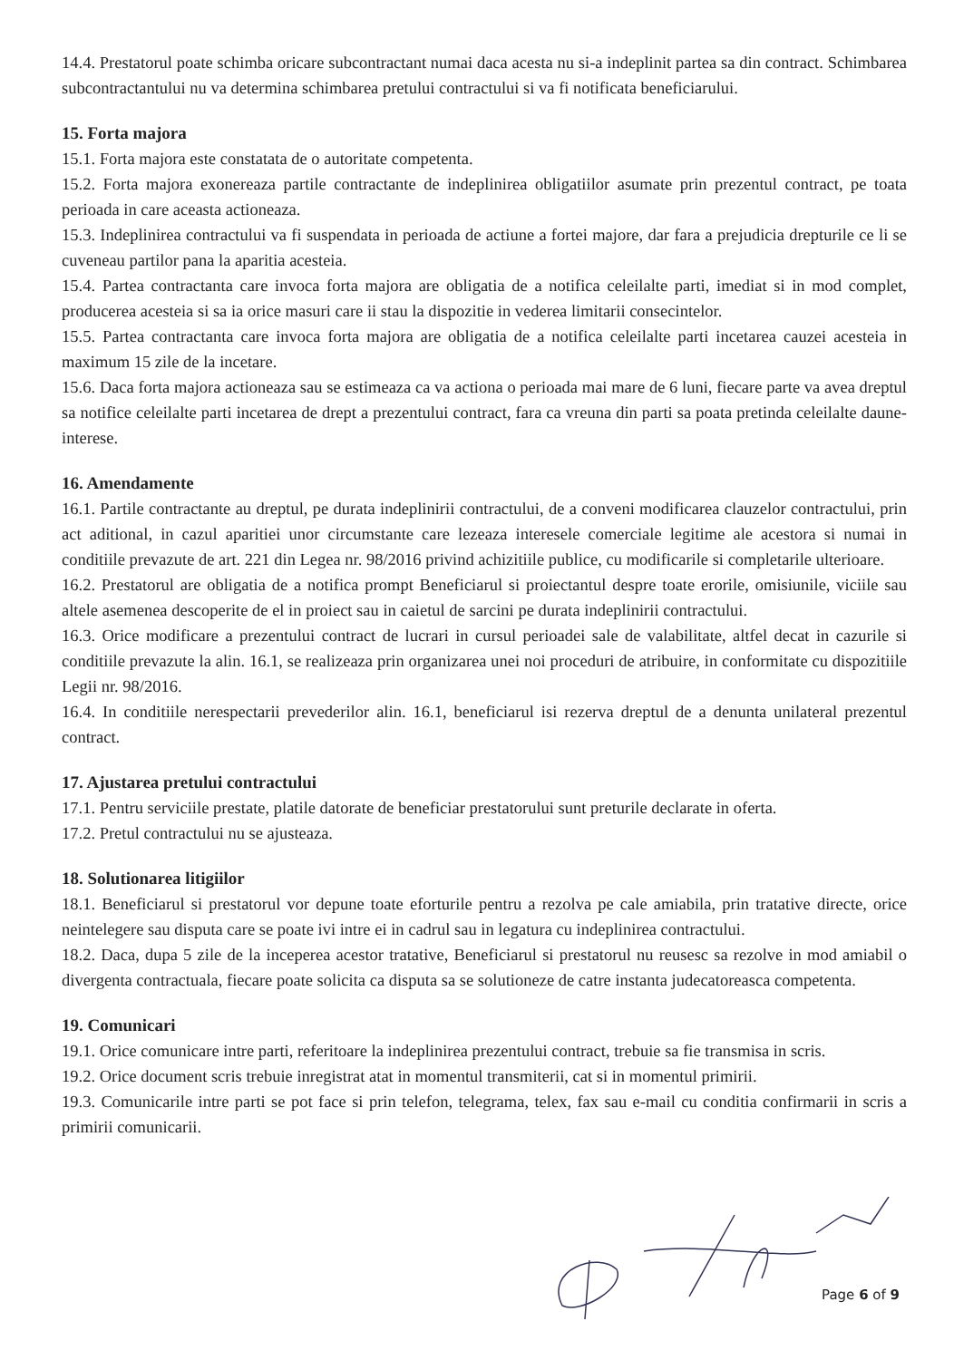14.4. Prestatorul poate schimba oricare subcontractant numai daca acesta nu si-a indeplinit partea sa din contract. Schimbarea subcontractantului nu va determina schimbarea pretului contractului si va fi notificata beneficiarului.
15. Forta majora
15.1. Forta majora este constatata de o autoritate competenta.
15.2. Forta majora exonereaza partile contractante de indeplinirea obligatiilor asumate prin prezentul contract, pe toata perioada in care aceasta actioneaza.
15.3. Indeplinirea contractului va fi suspendata in perioada de actiune a fortei majore, dar fara a prejudicia drepturile ce li se cuveneau partilor pana la aparitia acesteia.
15.4. Partea contractanta care invoca forta majora are obligatia de a notifica celeilalte parti, imediat si in mod complet, producerea acesteia si sa ia orice masuri care ii stau la dispozitie in vederea limitarii consecintelor.
15.5. Partea contractanta care invoca forta majora are obligatia de a notifica celeilalte parti incetarea cauzei acesteia in maximum 15 zile de la incetare.
15.6. Daca forta majora actioneaza sau se estimeaza ca va actiona o perioada mai mare de 6 luni, fiecare parte va avea dreptul sa notifice celeilalte parti incetarea de drept a prezentului contract, fara ca vreuna din parti sa poata pretinda celeilalte daune-interese.
16. Amendamente
16.1. Partile contractante au dreptul, pe durata indeplinirii contractului, de a conveni modificarea clauzelor contractului, prin act aditional, in cazul aparitiei unor circumstante care lezeaza interesele comerciale legitime ale acestora si numai in conditiile prevazute de art. 221 din Legea nr. 98/2016 privind achizitiile publice, cu modificarile si completarile ulterioare.
16.2. Prestatorul are obligatia de a notifica prompt Beneficiarul si proiectantul despre toate erorile, omisiunile, viciile sau altele asemenea descoperite de el in proiect sau in caietul de sarcini pe durata indeplinirii contractului.
16.3. Orice modificare a prezentului contract de lucrari in cursul perioadei sale de valabilitate, altfel decat in cazurile si conditiile prevazute la alin. 16.1, se realizeaza prin organizarea unei noi proceduri de atribuire, in conformitate cu dispozitiile Legii nr. 98/2016.
16.4. In conditiile nerespectarii prevederilor alin. 16.1, beneficiarul isi rezerva dreptul de a denunta unilateral prezentul contract.
17. Ajustarea pretului contractului
17.1. Pentru serviciile prestate, platile datorate de beneficiar prestatorului sunt preturile declarate in oferta.
17.2. Pretul contractului nu se ajusteaza.
18. Solutionarea litigiilor
18.1. Beneficiarul si prestatorul vor depune toate eforturile pentru a rezolva pe cale amiabila, prin tratative directe, orice neintelegere sau disputa care se poate ivi intre ei in cadrul sau in legatura cu indeplinirea contractului.
18.2. Daca, dupa 5 zile de la inceperea acestor tratative, Beneficiarul si prestatorul nu reusesc sa rezolve in mod amiabil o divergenta contractuala, fiecare poate solicita ca disputa sa se solutioneze de catre instanta judecatoreasca competenta.
19. Comunicari
19.1. Orice comunicare intre parti, referitoare la indeplinirea prezentului contract, trebuie sa fie transmisa in scris.
19.2. Orice document scris trebuie inregistrat atat in momentul transmiterii, cat si in momentul primirii.
19.3. Comunicarile intre parti se pot face si prin telefon, telegrama, telex, fax sau e-mail cu conditia confirmarii in scris a primirii comunicarii.
Page 6 of 9